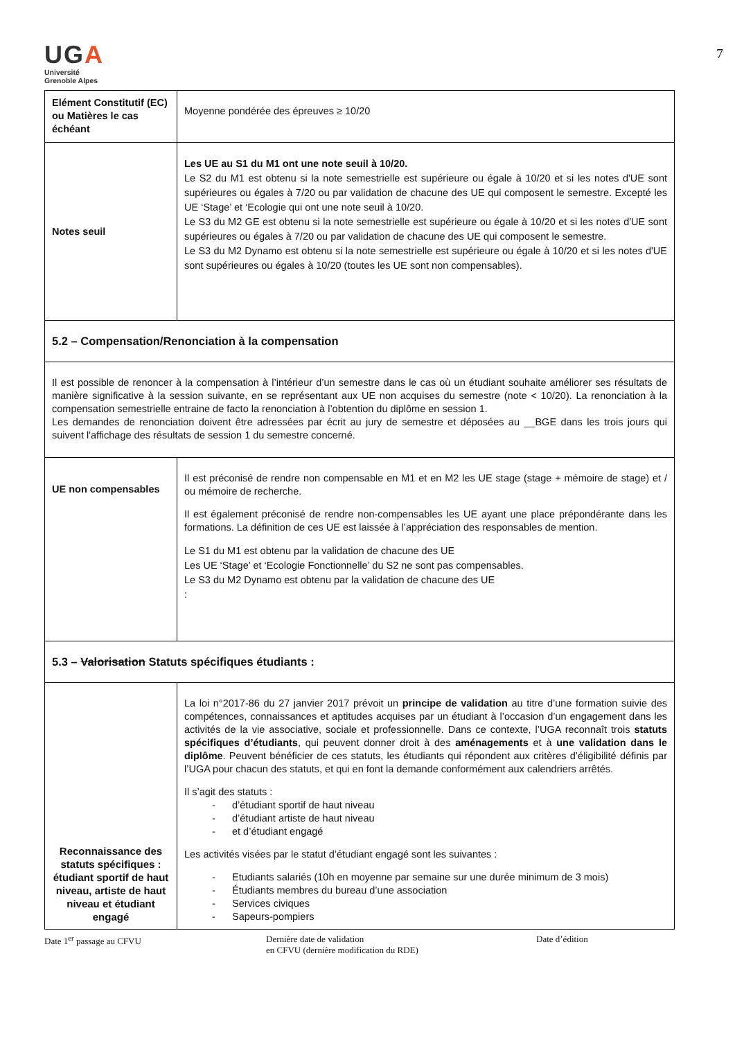7
UGA
Université
Grenoble Alpes
| Elément Constitutif (EC) ou Matières le cas échéant | Moyenne pondérée des épreuves ≥ 10/20 |
| Notes seuil | Les UE au S1 du M1 ont une note seuil à 10/20. Le S2 du M1 est obtenu si la note semestrielle est supérieure ou égale à 10/20 et si les notes d'UE sont supérieures ou égales à 7/20 ou par validation de chacune des UE qui composent le semestre. Excepté les UE ‘Stage’ et ‘Ecologie qui ont une note seuil à 10/20. Le S3 du M2 GE est obtenu si la note semestrielle est supérieure ou égale à 10/20 et si les notes d'UE sont supérieures ou égales à 7/20 ou par validation de chacune des UE qui composent le semestre. Le S3 du M2 Dynamo est obtenu si la note semestrielle est supérieure ou égale à 10/20 et si les notes d'UE sont supérieures ou égales à 10/20 (toutes les UE sont non compensables). |
| 5.2 – Compensation/Renonciation à la compensation | |
| Il est possible de renoncer à la compensation à l’intérieur d’un semestre dans le cas où un étudiant souhaite améliorer ses résultats de manière significative à la session suivante, en se représentant aux UE non acquises du semestre (note < 10/20). La renonciation à la compensation semestrielle entraine de facto la renonciation à l’obtention du diplôme en session 1. Les demandes de renonciation doivent être adressées par écrit au jury de semestre et déposées au __BGE dans les trois jours qui suivent l'affichage des résultats de session 1 du semestre concerné. | |
| UE non compensables | Il est préconisé de rendre non compensable en M1 et en M2 les UE stage (stage + mémoire de stage) et / ou mémoire de recherche. Il est également préconisé de rendre non-compensables les UE ayant une place prépondérante dans les formations. La définition de ces UE est laissée à l’appréciation des responsables de mention. Le S1 du M1 est obtenu par la validation de chacune des UE Les UE ‘Stage’ et ‘Ecologie Fonctionnelle’ du S2 ne sont pas compensables. Le S3 du M2 Dynamo est obtenu par la validation de chacune des UE : |
| 5.3 – Valorisation Statuts spécifiques étudiants : | |
| Reconnaissance des statuts spécifiques : étudiant sportif de haut niveau, artiste de haut niveau et étudiant engagé | La loi n°2017-86 du 27 janvier 2017 prévoit un principe de validation au titre d’une formation suivie des compétences, connaissances et aptitudes acquises par un étudiant à l’occasion d’un engagement dans les activités de la vie associative, sociale et professionnelle. Dans ce contexte, l’UGA reconnaît trois statuts spécifiques d’étudiants , qui peuvent donner droit à des aménagements et à une validation dans le diplôme . Peuvent bénéficier de ces statuts, les étudiants qui répondent aux critères d’éligibilité définis par l’UGA pour chacun des statuts, et qui en font la demande conformément aux calendriers arrêtés. Il s’agit des statuts : - d’étudiant sportif de haut niveau - d’étudiant artiste de haut niveau - et d’étudiant engagé Les activités visées par le statut d’étudiant engagé sont les suivantes : - Etudiants salariés (10h en moyenne par semaine sur une durée minimum de 3 mois) - Étudiants membres du bureau d’une association - Services civiques - Sapeurs-pompiers |
Date 1<sup>er</sup> passage au CFVU Dernière date de validation
en CFVU (dernière modification du RDE)
Date d’édition